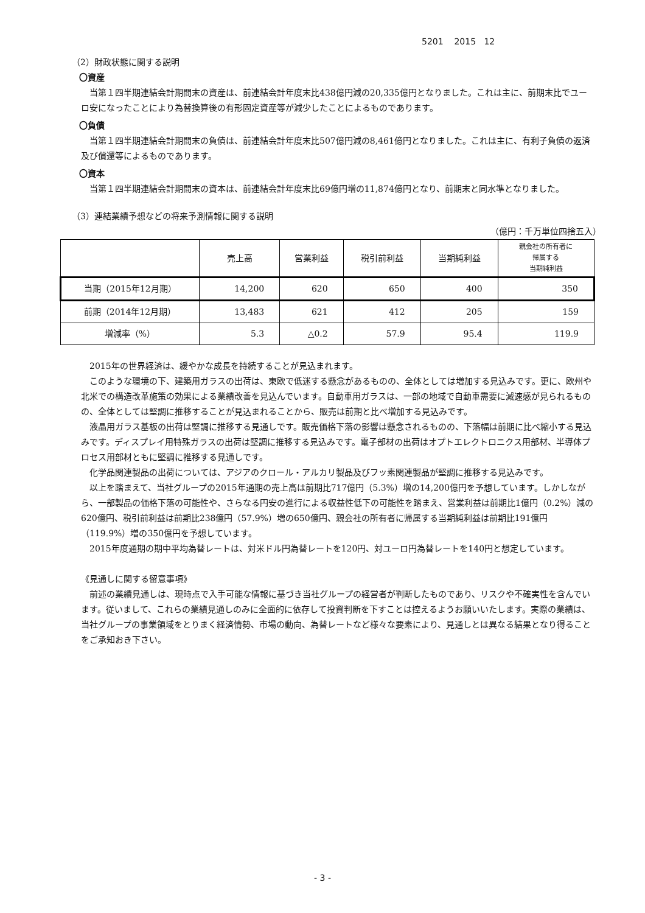5201 2015 12
（2）財政状態に関する説明
〇資産
当第１四半期連結会計期間末の資産は、前連結会計年度末比438億円減の20,335億円となりました。これは主に、前期末比でユーロ安になったことにより為替換算後の有形固定資産等が減少したことによるものであります。
〇負債
当第１四半期連結会計期間末の負債は、前連結会計年度末比507億円減の8,461億円となりました。これは主に、有利子負債の返済及び償還等によるものであります。
〇資本
当第１四半期連結会計期間末の資本は、前連結会計年度末比69億円増の11,874億円となり、前期末と同水準となりました。
（3）連結業績予想などの将来予測情報に関する説明
（億円：千万単位四捨五入）
| | 売上高 | 営業利益 | 税引前利益 | 当期純利益 | 親会社の所有者に 帰属する 当期純利益 |
| --- | --- | --- | --- | --- | --- |
| 当期（2015年12月期） | 14,200 | 620 | 650 | 400 | 350 |
| 前期（2014年12月期） | 13,483 | 621 | 412 | 205 | 159 |
| 増減率（%） | 5.3 | △0.2 | 57.9 | 95.4 | 119.9 |
2015年の世界経済は、緩やかな成長を持続することが見込まれます。
このような環境の下、建築用ガラスの出荷は、東欧で低迷する懸念があるものの、全体としては増加する見込みです。更に、欧州や北米での構造改革施策の効果による業績改善を見込んでいます。自動車用ガラスは、一部の地域で自動車需要に減速感が見られるものの、全体としては堅調に推移することが見込まれることから、販売は前期と比べ増加する見込みです。
液晶用ガラス基板の出荷は堅調に推移する見通しです。販売価格下落の影響は懸念されるものの、下落幅は前期に比べ縮小する見込みです。ディスプレイ用特殊ガラスの出荷は堅調に推移する見込みです。電子部材の出荷はオプトエレクトロニクス用部材、半導体プロセス用部材ともに堅調に推移する見通しです。
化学品関連製品の出荷については、アジアのクロール・アルカリ製品及びフッ素関連製品が堅調に推移する見込みです。
以上を踏まえて、当社グループの2015年通期の売上高は前期比717億円（5.3%）増の14,200億円を予想しています。しかしながら、一部製品の価格下落の可能性や、さらなる円安の進行による収益性低下の可能性を踏まえ、営業利益は前期比1億円（0.2%）減の620億円、税引前利益は前期比238億円（57.9%）増の650億円、親会社の所有者に帰属する当期純利益は前期比191億円（119.9%）増の350億円を予想しています。
2015年度通期の期中平均為替レートは、対米ドル円為替レートを120円、対ユーロ円為替レートを140円と想定しています。
《見通しに関する留意事項》
前述の業績見通しは、現時点で入手可能な情報に基づき当社グループの経営者が判断したものであり、リスクや不確実性を含んでいます。従いまして、これらの業績見通しのみに全面的に依存して投資判断を下すことは控えるようお願いいたします。実際の業績は、当社グループの事業領域をとりまく経済情勢、市場の動向、為替レートなど様々な要素により、見通しとは異なる結果となり得ることをご承知おき下さい。
- 3 -